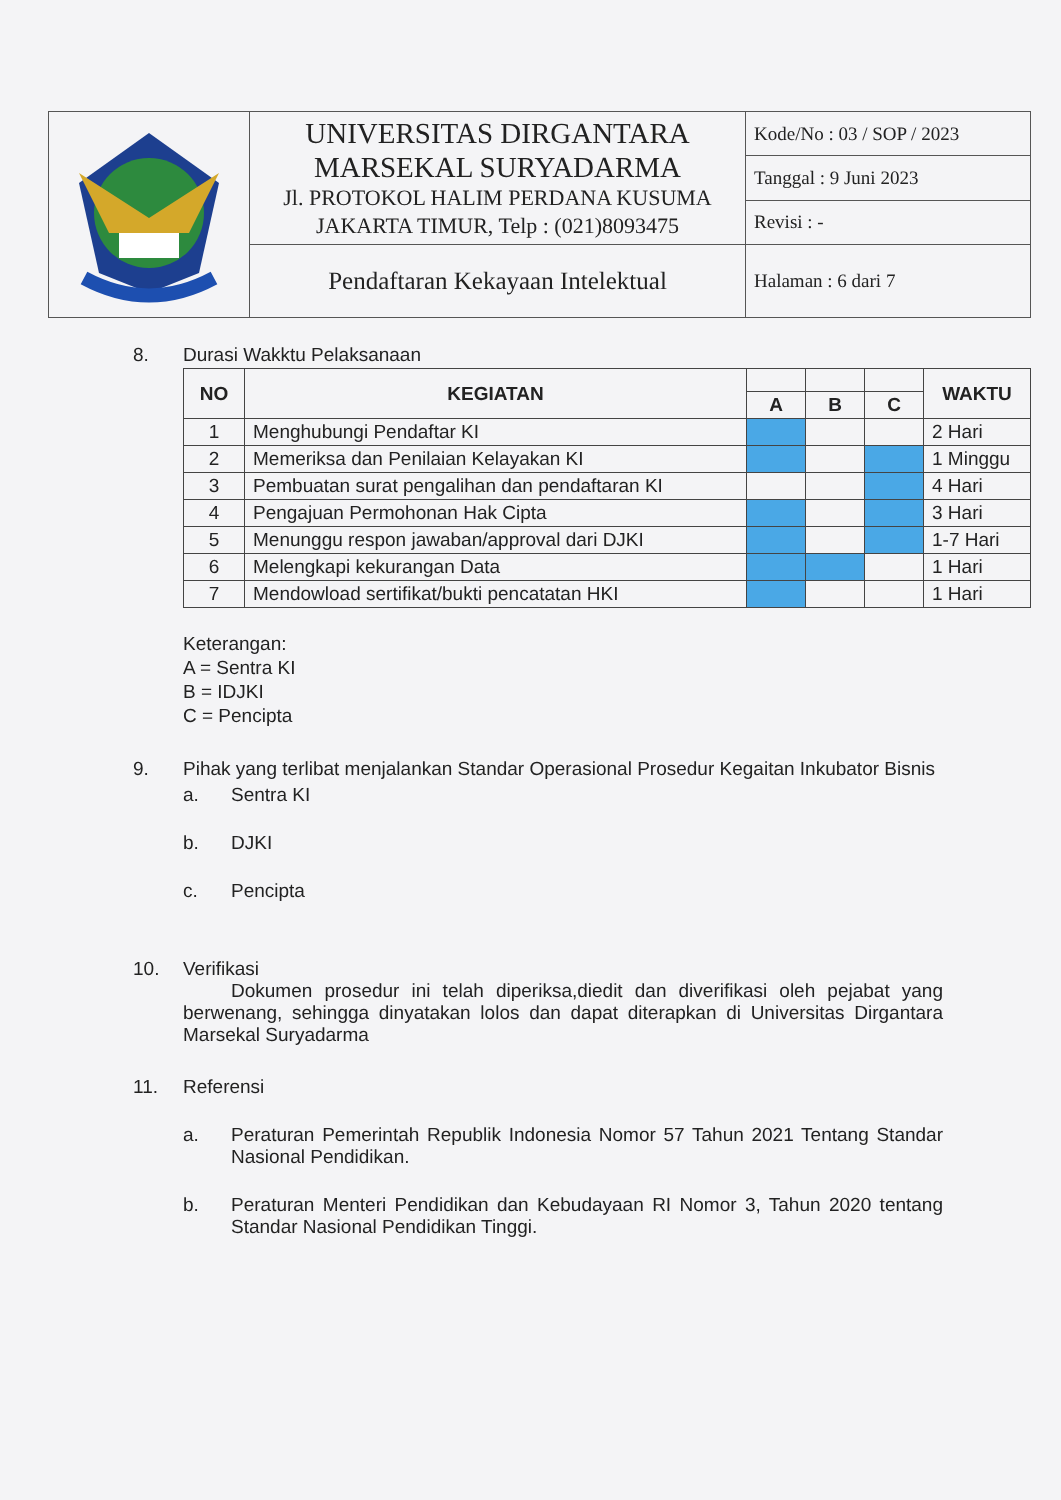| | UNIVERSITAS DIRGANTARA MARSEKAL SURYADARMA Jl. PROTOKOL HALIM PERDANA KUSUMA JAKARTA TIMUR, Telp : (021)8093475 | Kode/No : 03 / SOP / 2023 |
| | | Tanggal : 9 Juni 2023 |
| | | Revisi : - |
| | Pendaftaran Kekayaan Intelektual | Halaman : 6 dari 7 |
8. Durasi Wakktu Pelaksanaan
| NO | KEGIATAN | | | | WAKTU |
| --- | --- | --- | --- | --- | --- |
| | | A | B | C | |
| 1 | Menghubungi Pendaftar KI | | | | 2 Hari |
| 2 | Memeriksa dan Penilaian Kelayakan KI | | | | 1 Minggu |
| 3 | Pembuatan surat pengalihan dan pendaftaran KI | | | | 4 Hari |
| 4 | Pengajuan Permohonan Hak Cipta | | | | 3 Hari |
| 5 | Menunggu respon jawaban/approval dari DJKI | | | | 1-7 Hari |
| 6 | Melengkapi kekurangan Data | | | | 1 Hari |
| 7 | Mendowload sertifikat/bukti pencatatan HKI | | | | 1 Hari |
Keterangan:
A = Sentra KI
B = IDJKI
C = Pencipta
9. Pihak yang terlibat menjalankan Standar Operasional Prosedur Kegaitan Inkubator Bisnis
a. Sentra KI
b. DJKI
c. Pencipta
10. Verifikasi
Dokumen prosedur ini telah diperiksa,diedit dan diverifikasi oleh pejabat yang berwenang, sehingga dinyatakan lolos dan dapat diterapkan di Universitas Dirgantara Marsekal Suryadarma
11. Referensi
a. Peraturan Pemerintah Republik Indonesia Nomor 57 Tahun 2021 Tentang Standar Nasional Pendidikan.
b. Peraturan Menteri Pendidikan dan Kebudayaan RI Nomor 3, Tahun 2020 tentang Standar Nasional Pendidikan Tinggi.